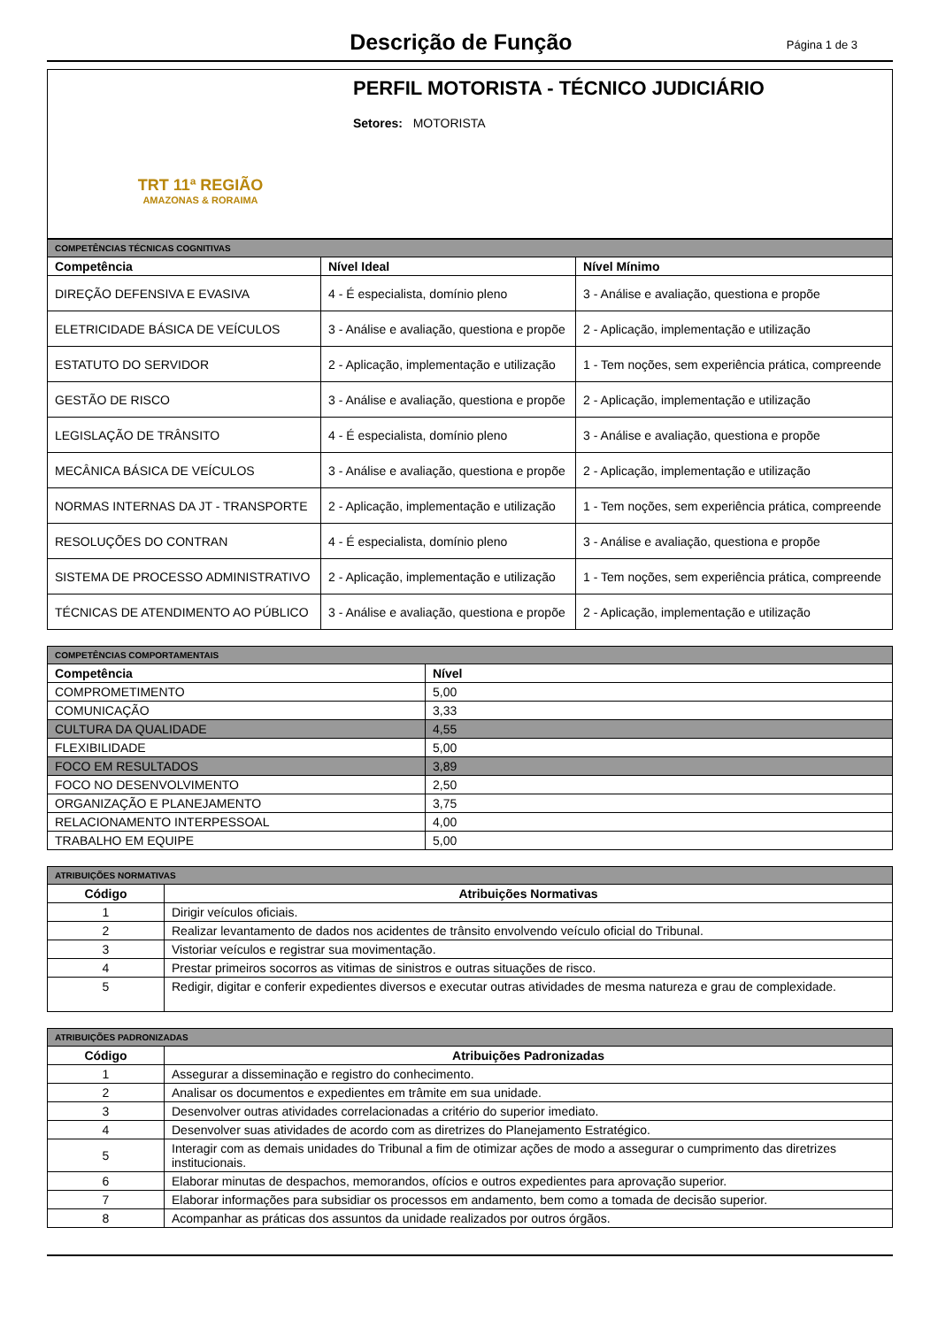Descrição de Função
Página 1 de 3
TRT 11ª REGIÃO
AMAZONAS & RORAIMA
PERFIL MOTORISTA - TÉCNICO JUDICIÁRIO
Setores: MOTORISTA
| COMPETÊNCIAS TÉCNICAS COGNITIVAS | | |
| Competência | Nível Ideal | Nível Mínimo |
| DIREÇÃO DEFENSIVA E EVASIVA | 4 - É especialista, domínio pleno | 3 - Análise e avaliação, questiona e propõe |
| ELETRICIDADE BÁSICA DE VEÍCULOS | 3 - Análise e avaliação, questiona e propõe | 2 - Aplicação, implementação e utilização |
| ESTATUTO DO SERVIDOR | 2 - Aplicação, implementação e utilização | 1 - Tem noções, sem experiência prática, compreende |
| GESTÃO DE RISCO | 3 - Análise e avaliação, questiona e propõe | 2 - Aplicação, implementação e utilização |
| LEGISLAÇÃO DE TRÂNSITO | 4 - É especialista, domínio pleno | 3 - Análise e avaliação, questiona e propõe |
| MECÂNICA BÁSICA DE VEÍCULOS | 3 - Análise e avaliação, questiona e propõe | 2 - Aplicação, implementação e utilização |
| NORMAS INTERNAS DA JT - TRANSPORTE | 2 - Aplicação, implementação e utilização | 1 - Tem noções, sem experiência prática, compreende |
| RESOLUÇÕES DO CONTRAN | 4 - É especialista, domínio pleno | 3 - Análise e avaliação, questiona e propõe |
| SISTEMA DE PROCESSO ADMINISTRATIVO | 2 - Aplicação, implementação e utilização | 1 - Tem noções, sem experiência prática, compreende |
| TÉCNICAS DE ATENDIMENTO AO PÚBLICO | 3 - Análise e avaliação, questiona e propõe | 2 - Aplicação, implementação e utilização |
| COMPETÊNCIAS COMPORTAMENTAIS | |
| Competência | Nível |
| COMPROMETIMENTO | 5,00 |
| COMUNICAÇÃO | 3,33 |
| CULTURA DA QUALIDADE | 4,55 |
| FLEXIBILIDADE | 5,00 |
| FOCO EM RESULTADOS | 3,89 |
| FOCO NO DESENVOLVIMENTO | 2,50 |
| ORGANIZAÇÃO E PLANEJAMENTO | 3,75 |
| RELACIONAMENTO INTERPESSOAL | 4,00 |
| TRABALHO EM EQUIPE | 5,00 |
| ATRIBUIÇÕES NORMATIVAS | |
| Código | Atribuições Normativas |
| 1 | Dirigir veículos oficiais. |
| 2 | Realizar levantamento de dados nos acidentes de trânsito envolvendo veículo oficial do Tribunal. |
| 3 | Vistoriar veículos e registrar sua movimentação. |
| 4 | Prestar primeiros socorros as vitimas de sinistros e outras situações de risco. |
| 5 | Redigir, digitar e conferir expedientes diversos e executar outras atividades de mesma natureza e grau de complexidade. |
| ATRIBUIÇÕES PADRONIZADAS | |
| Código | Atribuições Padronizadas |
| 1 | Assegurar a disseminação e registro do conhecimento. |
| 2 | Analisar os documentos e expedientes em trâmite em sua unidade. |
| 3 | Desenvolver outras atividades correlacionadas a critério do superior imediato. |
| 4 | Desenvolver suas atividades de acordo com as diretrizes do Planejamento Estratégico. |
| 5 | Interagir com as demais unidades do Tribunal a fim de otimizar ações de modo a assegurar o cumprimento das diretrizes institucionais. |
| 6 | Elaborar minutas de despachos, memorandos, ofícios e outros expedientes para aprovação superior. |
| 7 | Elaborar informações para subsidiar os processos em andamento, bem como a tomada de decisão superior. |
| 8 | Acompanhar as práticas dos assuntos da unidade realizados por outros órgãos. |